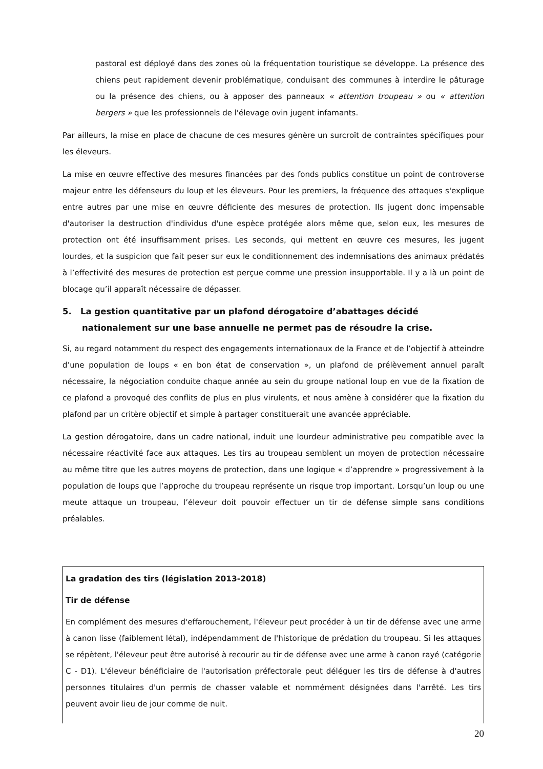pastoral est déployé dans des zones où la fréquentation touristique se développe. La présence des chiens peut rapidement devenir problématique, conduisant des communes à interdire le pâturage ou la présence des chiens, ou à apposer des panneaux « attention troupeau » ou « attention bergers » que les professionnels de l'élevage ovin jugent infamants.
Par ailleurs, la mise en place de chacune de ces mesures génère un surcroît de contraintes spécifiques pour les éleveurs.
La mise en œuvre effective des mesures financées par des fonds publics constitue un point de controverse majeur entre les défenseurs du loup et les éleveurs. Pour les premiers, la fréquence des attaques s'explique entre autres par une mise en œuvre déficiente des mesures de protection. Ils jugent donc impensable d'autoriser la destruction d'individus d'une espèce protégée alors même que, selon eux, les mesures de protection ont été insuffisamment prises. Les seconds, qui mettent en œuvre ces mesures, les jugent lourdes, et la suspicion que fait peser sur eux le conditionnement des indemnisations des animaux prédatés à l’effectivité des mesures de protection est perçue comme une pression insupportable. Il y a là un point de blocage qu’il apparaît nécessaire de dépasser.
5. La gestion quantitative par un plafond dérogatoire d’abattages décidé nationalement sur une base annuelle ne permet pas de résoudre la crise.
Si, au regard notamment du respect des engagements internationaux de la France et de l’objectif à atteindre d’une population de loups « en bon état de conservation », un plafond de prélèvement annuel paraît nécessaire, la négociation conduite chaque année au sein du groupe national loup en vue de la fixation de ce plafond a provoqué des conflits de plus en plus virulents, et nous amène à considérer que la fixation du plafond par un critère objectif et simple à partager constituerait une avancée appréciable.
La gestion dérogatoire, dans un cadre national, induit une lourdeur administrative peu compatible avec la nécessaire réactivité face aux attaques. Les tirs au troupeau semblent un moyen de protection nécessaire au même titre que les autres moyens de protection, dans une logique « d’apprendre » progressivement à la population de loups que l’approche du troupeau représente un risque trop important. Lorsqu’un loup ou une meute attaque un troupeau, l’éleveur doit pouvoir effectuer un tir de défense simple sans conditions préalables.
La gradation des tirs (législation 2013-2018)
Tir de défense
En complément des mesures d'effarouchement, l'éleveur peut procéder à un tir de défense avec une arme à canon lisse (faiblement létal), indépendamment de l'historique de prédation du troupeau. Si les attaques se répètent, l'éleveur peut être autorisé à recourir au tir de défense avec une arme à canon rayé (catégorie C - D1). L'éleveur bénéficiaire de l'autorisation préfectorale peut déléguer les tirs de défense à d'autres personnes titulaires d'un permis de chasser valable et nommément désignées dans l'arrêté. Les tirs peuvent avoir lieu de jour comme de nuit.
20